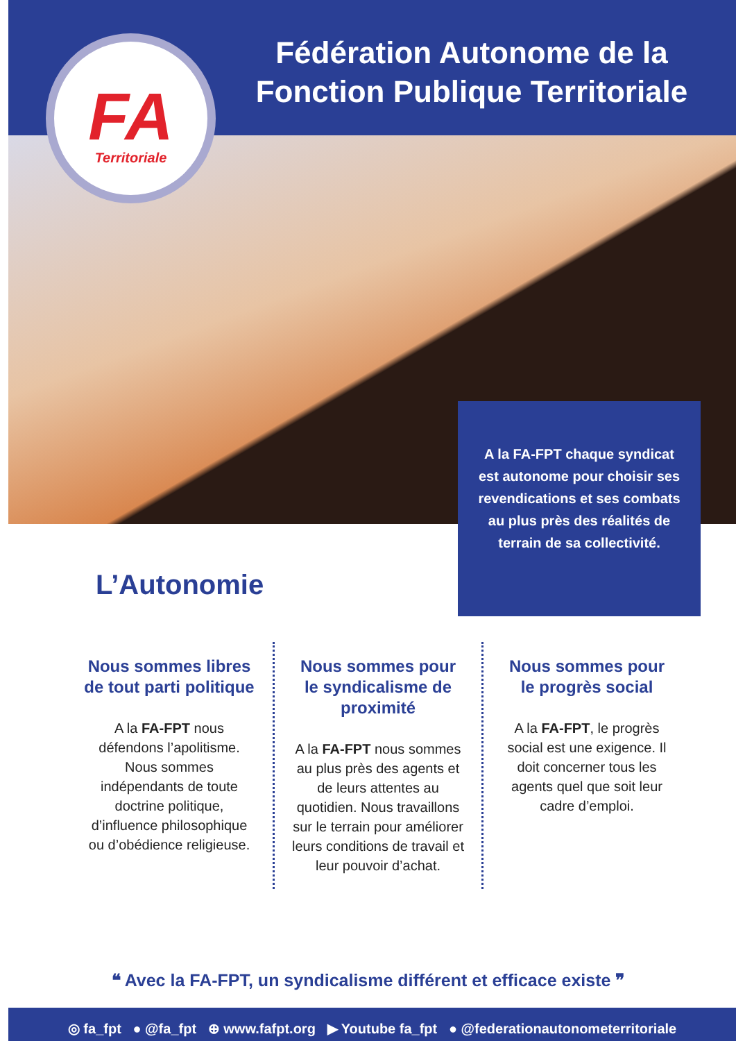FA
Territoriale
Fédération Autonome de la Fonction Publique Territoriale
A la FA-FPT chaque syndicat est autonome pour choisir ses revendications et ses combats au plus près des réalités de terrain de sa collectivité.
L’Autonomie
Nous sommes libres de tout parti politique
A la FA-FPT nous défendons l’apolitisme. Nous sommes indépendants de toute doctrine politique, d’influence philosophique ou d’obédience religieuse.
Nous sommes pour le syndicalisme de proximité
A la FA-FPT nous sommes au plus près des agents et de leurs attentes au quotidien. Nous travaillons sur le terrain pour améliorer leurs conditions de travail et leur pouvoir d’achat.
Nous sommes pour le progrès social
A la FA-FPT, le progrès social est une exigence. Il doit concerner tous les agents quel que soit leur cadre d’emploi.
❝ Avec la FA-FPT, un syndicalisme différent et efficace existe ❞
◎ fa_fpt ● @fa_fpt ⊕ www.fafpt.org ▶ Youtube fa_fpt ● @federationautonometerritoriale